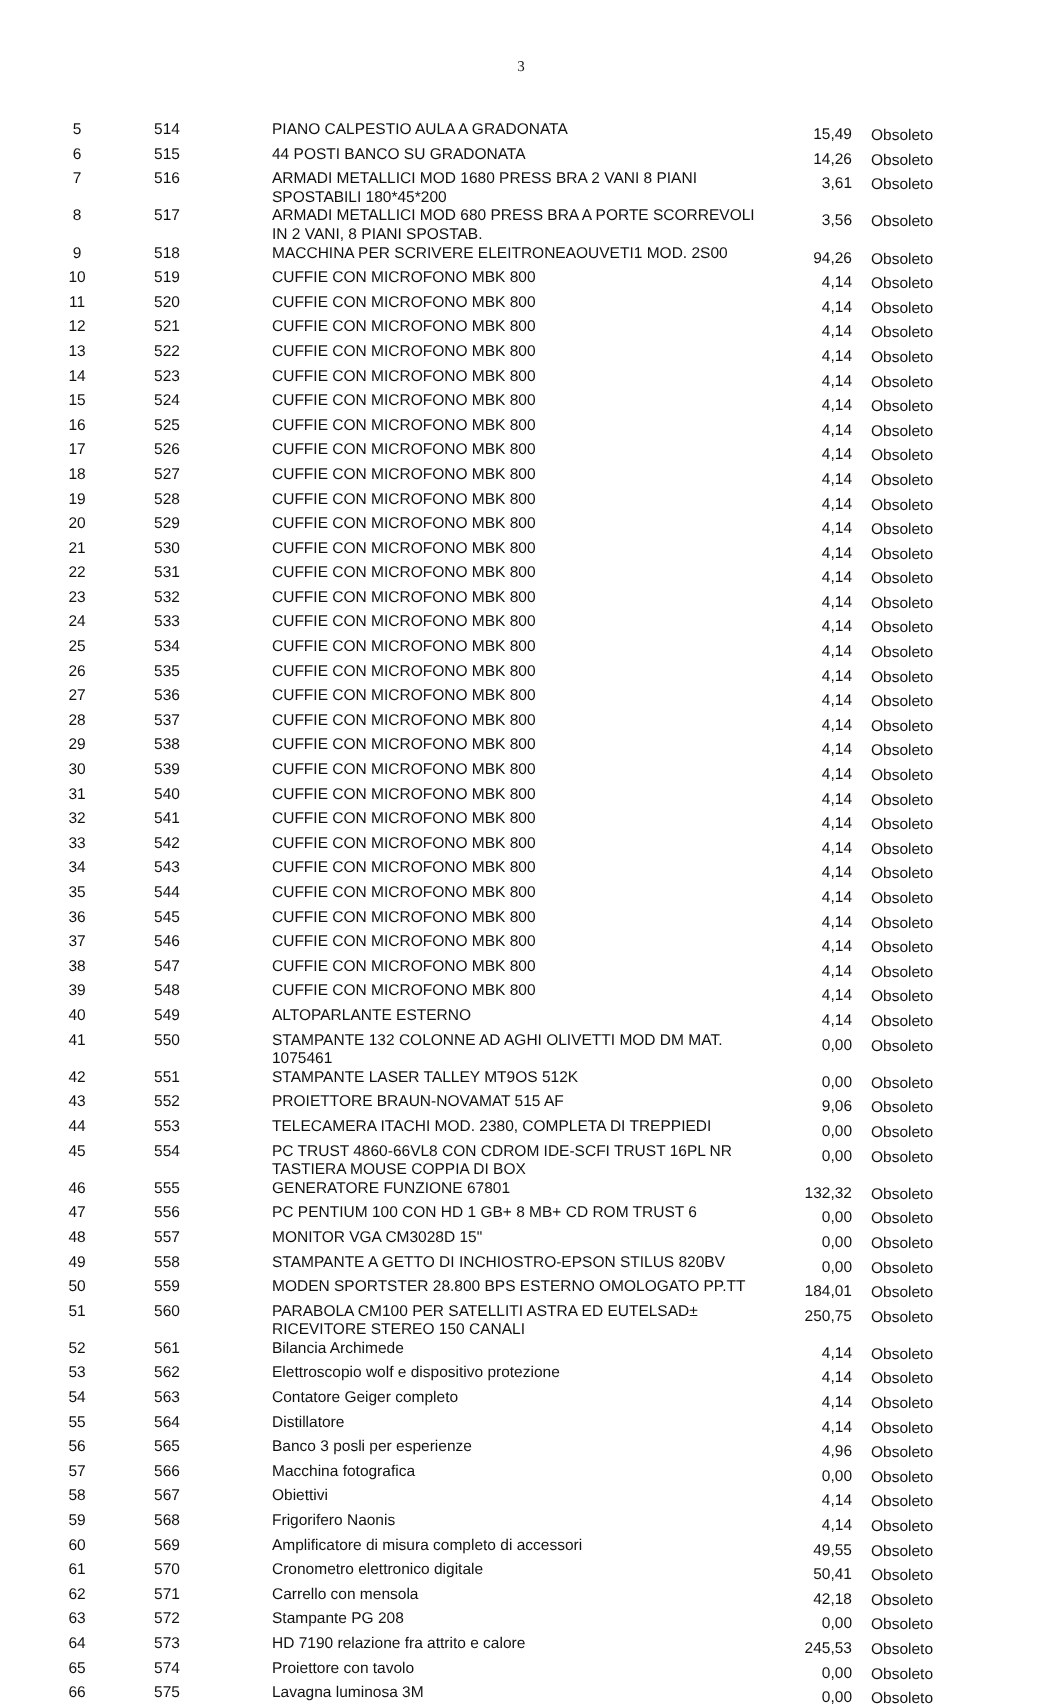3
| 5 | 514 | PIANO CALPESTIO AULA A GRADONATA | 15,49 | Obsoleto |
| 6 | 515 | 44 POSTI BANCO SU GRADONATA | 14,26 | Obsoleto |
| 7 | 516 | ARMADI METALLICI MOD 1680 PRESS BRA 2 VANI 8 PIANI SPOSTABILI 180*45*200 | 3,61 | Obsoleto |
| 8 | 517 | ARMADI METALLICI MOD 680 PRESS BRA A PORTE SCORREVOLI IN 2 VANI, 8 PIANI SPOSTAB. | 3,56 | Obsoleto |
| 9 | 518 | MACCHINA PER SCRIVERE ELEITRONEAOUVETI1 MOD. 2S00 | 94,26 | Obsoleto |
| 10 | 519 | CUFFIE CON MICROFONO MBK 800 | 4,14 | Obsoleto |
| 11 | 520 | CUFFIE CON MICROFONO MBK 800 | 4,14 | Obsoleto |
| 12 | 521 | CUFFIE CON MICROFONO MBK 800 | 4,14 | Obsoleto |
| 13 | 522 | CUFFIE CON MICROFONO MBK 800 | 4,14 | Obsoleto |
| 14 | 523 | CUFFIE CON MICROFONO MBK 800 | 4,14 | Obsoleto |
| 15 | 524 | CUFFIE CON MICROFONO MBK 800 | 4,14 | Obsoleto |
| 16 | 525 | CUFFIE CON MICROFONO MBK 800 | 4,14 | Obsoleto |
| 17 | 526 | CUFFIE CON MICROFONO MBK 800 | 4,14 | Obsoleto |
| 18 | 527 | CUFFIE CON MICROFONO MBK 800 | 4,14 | Obsoleto |
| 19 | 528 | CUFFIE CON MICROFONO MBK 800 | 4,14 | Obsoleto |
| 20 | 529 | CUFFIE CON MICROFONO MBK 800 | 4,14 | Obsoleto |
| 21 | 530 | CUFFIE CON MICROFONO MBK 800 | 4,14 | Obsoleto |
| 22 | 531 | CUFFIE CON MICROFONO MBK 800 | 4,14 | Obsoleto |
| 23 | 532 | CUFFIE CON MICROFONO MBK 800 | 4,14 | Obsoleto |
| 24 | 533 | CUFFIE CON MICROFONO MBK 800 | 4,14 | Obsoleto |
| 25 | 534 | CUFFIE CON MICROFONO MBK 800 | 4,14 | Obsoleto |
| 26 | 535 | CUFFIE CON MICROFONO MBK 800 | 4,14 | Obsoleto |
| 27 | 536 | CUFFIE CON MICROFONO MBK 800 | 4,14 | Obsoleto |
| 28 | 537 | CUFFIE CON MICROFONO MBK 800 | 4,14 | Obsoleto |
| 29 | 538 | CUFFIE CON MICROFONO MBK 800 | 4,14 | Obsoleto |
| 30 | 539 | CUFFIE CON MICROFONO MBK 800 | 4,14 | Obsoleto |
| 31 | 540 | CUFFIE CON MICROFONO MBK 800 | 4,14 | Obsoleto |
| 32 | 541 | CUFFIE CON MICROFONO MBK 800 | 4,14 | Obsoleto |
| 33 | 542 | CUFFIE CON MICROFONO MBK 800 | 4,14 | Obsoleto |
| 34 | 543 | CUFFIE CON MICROFONO MBK 800 | 4,14 | Obsoleto |
| 35 | 544 | CUFFIE CON MICROFONO MBK 800 | 4,14 | Obsoleto |
| 36 | 545 | CUFFIE CON MICROFONO MBK 800 | 4,14 | Obsoleto |
| 37 | 546 | CUFFIE CON MICROFONO MBK 800 | 4,14 | Obsoleto |
| 38 | 547 | CUFFIE CON MICROFONO MBK 800 | 4,14 | Obsoleto |
| 39 | 548 | CUFFIE CON MICROFONO MBK 800 | 4,14 | Obsoleto |
| 40 | 549 | ALTOPARLANTE ESTERNO | 4,14 | Obsoleto |
| 41 | 550 | STAMPANTE 132 COLONNE AD AGHI OLIVETTI MOD DM MAT. 1075461 | 0,00 | Obsoleto |
| 42 | 551 | STAMPANTE LASER TALLEY MT9OS 512K | 0,00 | Obsoleto |
| 43 | 552 | PROIETTORE BRAUN-NOVAMAT 515 AF | 9,06 | Obsoleto |
| 44 | 553 | TELECAMERA ITACHI MOD. 2380, COMPLETA DI TREPPIEDI | 0,00 | Obsoleto |
| 45 | 554 | PC TRUST 4860-66VL8 CON CDROM IDE-SCFI TRUST 16PL NR TASTIERA MOUSE COPPIA DI BOX | 0,00 | Obsoleto |
| 46 | 555 | GENERATORE FUNZIONE 67801 | 132,32 | Obsoleto |
| 47 | 556 | PC PENTIUM 100 CON HD 1 GB+ 8 MB+ CD ROM TRUST 6 | 0,00 | Obsoleto |
| 48 | 557 | MONITOR VGA CM3028D 15" | 0,00 | Obsoleto |
| 49 | 558 | STAMPANTE A GETTO DI INCHIOSTRO-EPSON STILUS 820BV | 0,00 | Obsoleto |
| 50 | 559 | MODEN SPORTSTER 28.800 BPS ESTERNO OMOLOGATO PP.TT | 184,01 | Obsoleto |
| 51 | 560 | PARABOLA CM100 PER SATELLITI ASTRA ED EUTELSAD± RICEVITORE STEREO 150 CANALI | 250,75 | Obsoleto |
| 52 | 561 | Bilancia Archimede | 4,14 | Obsoleto |
| 53 | 562 | Elettroscopio wolf e dispositivo protezione | 4,14 | Obsoleto |
| 54 | 563 | Contatore Geiger completo | 4,14 | Obsoleto |
| 55 | 564 | Distillatore | 4,14 | Obsoleto |
| 56 | 565 | Banco 3 posli per esperienze | 4,96 | Obsoleto |
| 57 | 566 | Macchina fotografica | 0,00 | Obsoleto |
| 58 | 567 | Obiettivi | 4,14 | Obsoleto |
| 59 | 568 | Frigorifero Naonis | 4,14 | Obsoleto |
| 60 | 569 | Amplificatore di misura completo di accessori | 49,55 | Obsoleto |
| 61 | 570 | Cronometro elettronico digitale | 50,41 | Obsoleto |
| 62 | 571 | Carrello con mensola | 42,18 | Obsoleto |
| 63 | 572 | Stampante PG 208 | 0,00 | Obsoleto |
| 64 | 573 | HD 7190 relazione fra attrito e calore | 245,53 | Obsoleto |
| 65 | 574 | Proiettore con tavolo | 0,00 | Obsoleto |
| 66 | 575 | Lavagna luminosa 3M | 0,00 | Obsoleto |